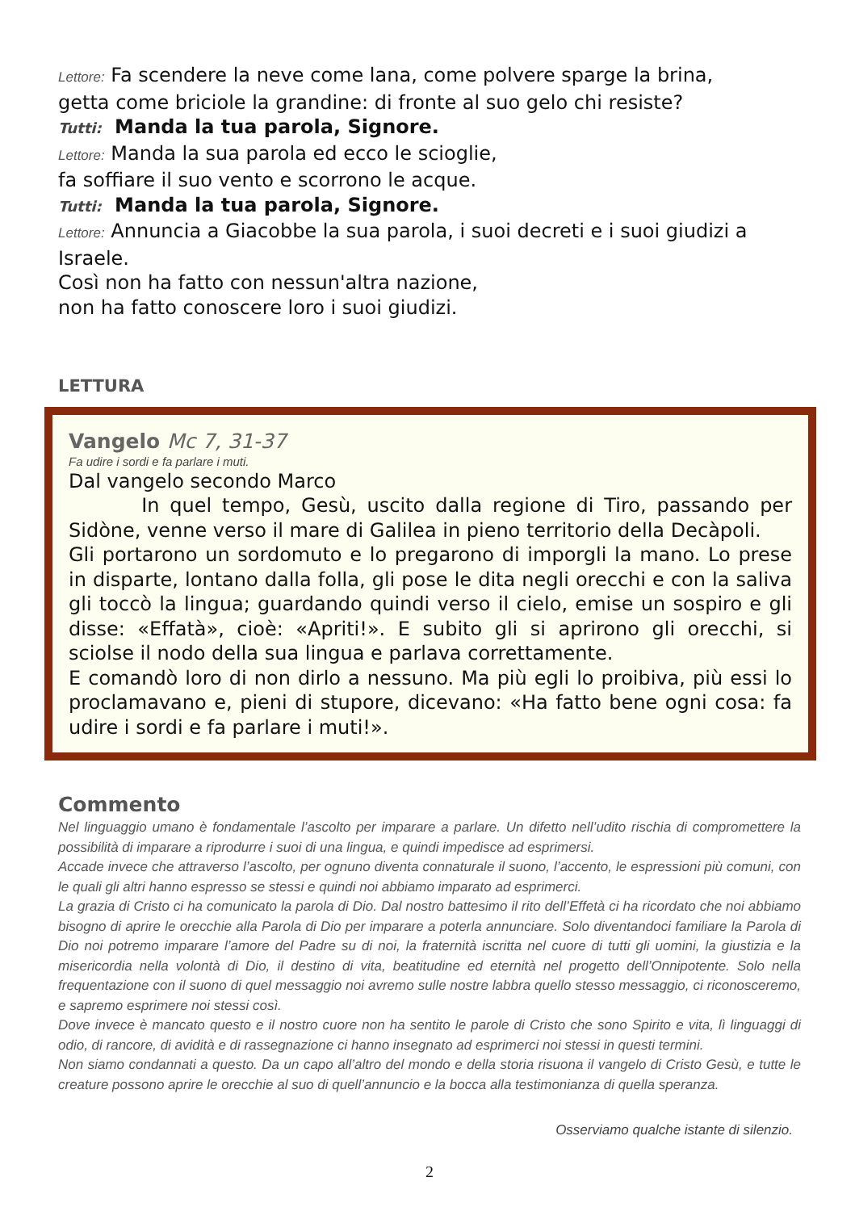Lettore: Fa scendere la neve come lana, come polvere sparge la brina,
getta come briciole la grandine: di fronte al suo gelo chi resiste?
Tutti: Manda la tua parola, Signore.
Lettore: Manda la sua parola ed ecco le scioglie,
fa soffiare il suo vento e scorrono le acque.
Tutti: Manda la tua parola, Signore.
Lettore: Annuncia a Giacobbe la sua parola, i suoi decreti e i suoi giudizi a Israele.
Così non ha fatto con nessun'altra nazione,
non ha fatto conoscere loro i suoi giudizi.
LETTURA
Vangelo Mc 7, 31-37
Fa udire i sordi e fa parlare i muti.
Dal vangelo secondo Marco
In quel tempo, Gesù, uscito dalla regione di Tiro, passando per Sidòne, venne verso il mare di Galilea in pieno territorio della Decàpoli.
Gli portarono un sordomuto e lo pregarono di imporgli la mano. Lo prese in disparte, lontano dalla folla, gli pose le dita negli orecchi e con la saliva gli toccò la lingua; guardando quindi verso il cielo, emise un sospiro e gli disse: «Effatà», cioè: «Apriti!». E subito gli si aprirono gli orecchi, si sciolse il nodo della sua lingua e parlava correttamente.
E comandò loro di non dirlo a nessuno. Ma più egli lo proibiva, più essi lo proclamavano e, pieni di stupore, dicevano: «Ha fatto bene ogni cosa: fa udire i sordi e fa parlare i muti!».
Commento
Nel linguaggio umano è fondamentale l’ascolto per imparare a parlare. Un difetto nell’udito rischia di compromettere la possibilità di imparare a riprodurre i suoi di una lingua, e quindi impedisce ad esprimersi.
Accade invece che attraverso l’ascolto, per ognuno diventa connaturale il suono, l’accento, le espressioni più comuni, con le quali gli altri hanno espresso se stessi e quindi noi abbiamo imparato ad esprimerci.
La grazia di Cristo ci ha comunicato la parola di Dio. Dal nostro battesimo il rito dell’Effetà ci ha ricordato che noi abbiamo bisogno di aprire le orecchie alla Parola di Dio per imparare a poterla annunciare. Solo diventandoci familiare la Parola di Dio noi potremo imparare l’amore del Padre su di noi, la fraternità iscritta nel cuore di tutti gli uomini, la giustizia e la misericordia nella volontà di Dio, il destino di vita, beatitudine ed eternità nel progetto dell’Onnipotente. Solo nella frequentazione con il suono di quel messaggio noi avremo sulle nostre labbra quello stesso messaggio, ci riconosceremo, e sapremo esprimere noi stessi così.
Dove invece è mancato questo e il nostro cuore non ha sentito le parole di Cristo che sono Spirito e vita, lì linguaggi di odio, di rancore, di avidità e di rassegnazione ci hanno insegnato ad esprimerci noi stessi in questi termini.
Non siamo condannati a questo. Da un capo all’altro del mondo e della storia risuona il vangelo di Cristo Gesù, e tutte le creature possono aprire le orecchie al suo di quell’annuncio e la bocca alla testimonianza di quella speranza.
Osserviamo qualche istante di silenzio.
2